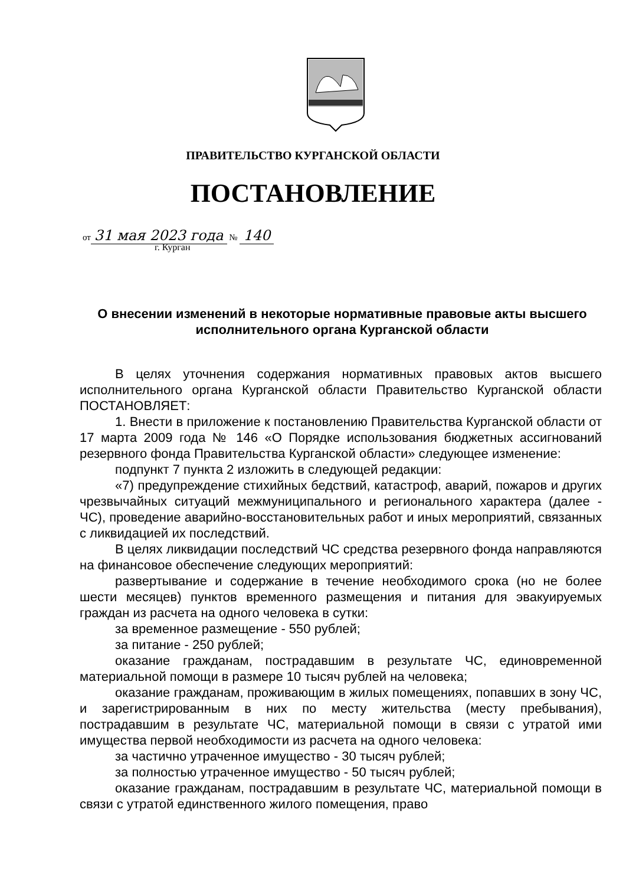ПРАВИТЕЛЬСТВО КУРГАНСКОЙ ОБЛАСТИ
ПОСТАНОВЛЕНИЕ
от 31 мая 2023 года № 140
г. Курган
О внесении изменений в некоторые нормативные правовые акты высшего исполнительного органа Курганской области
В целях уточнения содержания нормативных правовых актов высшего исполнительного органа Курганской области Правительство Курганской области ПОСТАНОВЛЯЕТ:
1. Внести в приложение к постановлению Правительства Курганской области от 17 марта 2009 года № 146 «О Порядке использования бюджетных ассигнований резервного фонда Правительства Курганской области» следующее изменение:
подпункт 7 пункта 2 изложить в следующей редакции:
«7) предупреждение стихийных бедствий, катастроф, аварий, пожаров и других чрезвычайных ситуаций межмуниципального и регионального характера (далее - ЧС), проведение аварийно-восстановительных работ и иных мероприятий, связанных с ликвидацией их последствий.
В целях ликвидации последствий ЧС средства резервного фонда направляются на финансовое обеспечение следующих мероприятий:
развертывание и содержание в течение необходимого срока (но не более шести месяцев) пунктов временного размещения и питания для эвакуируемых граждан из расчета на одного человека в сутки:
за временное размещение - 550 рублей;
за питание - 250 рублей;
оказание гражданам, пострадавшим в результате ЧС, единовременной материальной помощи в размере 10 тысяч рублей на человека;
оказание гражданам, проживающим в жилых помещениях, попавших в зону ЧС, и зарегистрированным в них по месту жительства (месту пребывания), пострадавшим в результате ЧС, материальной помощи в связи с утратой ими имущества первой необходимости из расчета на одного человека:
за частично утраченное имущество - 30 тысяч рублей;
за полностью утраченное имущество - 50 тысяч рублей;
оказание гражданам, пострадавшим в результате ЧС, материальной помощи в связи с утратой единственного жилого помещения, право